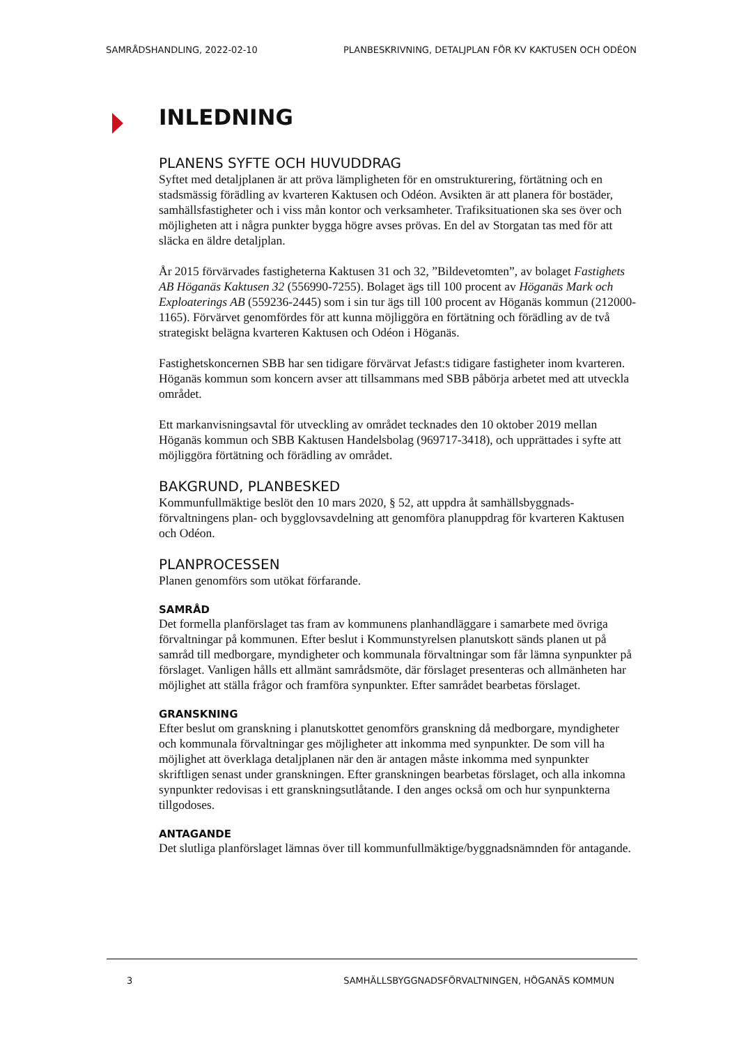SAMRÅDSHANDLING, 2022-02-10 PLANBESKRIVNING, DETALJPLAN FÖR KV KAKTUSEN OCH ODÉON
INLEDNING
PLANENS SYFTE OCH HUVUDDRAG
Syftet med detaljplanen är att pröva lämpligheten för en omstrukturering, förtätning och en stadsmässig förädling av kvarteren Kaktusen och Odéon. Avsikten är att planera för bostäder, samhällsfastigheter och i viss mån kontor och verksamheter. Trafiksituationen ska ses över och möjligheten att i några punkter bygga högre avses prövas. En del av Storgatan tas med för att släcka en äldre detaljplan.
År 2015 förvärvades fastigheterna Kaktusen 31 och 32, ”Bildevetomten”, av bolaget Fastighets AB Höganäs Kaktusen 32 (556990-7255). Bolaget ägs till 100 procent av Höganäs Mark och Exploaterings AB (559236-2445) som i sin tur ägs till 100 procent av Höganäs kommun (212000-1165). Förvärvet genomfördes för att kunna möjliggöra en förtätning och förädling av de två strategiskt belägna kvarteren Kaktusen och Odéon i Höganäs.
Fastighetskoncernen SBB har sen tidigare förvärvat Jefast:s tidigare fastigheter inom kvarteren. Höganäs kommun som koncern avser att tillsammans med SBB påbörja arbetet med att utveckla området.
Ett markanvisningsavtal för utveckling av området tecknades den 10 oktober 2019 mellan Höganäs kommun och SBB Kaktusen Handelsbolag (969717-3418), och upprättades i syfte att möjliggöra förtätning och förädling av området.
BAKGRUND, PLANBESKED
Kommunfullmäktige beslöt den 10 mars 2020, § 52, att uppdra åt samhällsbyggnads-förvaltningens plan- och bygglovsavdelning att genomföra planuppdrag för kvarteren Kaktusen och Odéon.
PLANPROCESSEN
Planen genomförs som utökat förfarande.
SAMRÅD
Det formella planförslaget tas fram av kommunens planhandläggare i samarbete med övriga förvaltningar på kommunen. Efter beslut i Kommunstyrelsen planutskott sänds planen ut på samråd till medborgare, myndigheter och kommunala förvaltningar som får lämna synpunkter på förslaget. Vanligen hålls ett allmänt samrådsmöte, där förslaget presenteras och allmänheten har möjlighet att ställa frågor och framföra synpunkter. Efter samrådet bearbetas förslaget.
GRANSKNING
Efter beslut om granskning i planutskottet genomförs granskning då medborgare, myndigheter och kommunala förvaltningar ges möjligheter att inkomma med synpunkter. De som vill ha möjlighet att överklaga detaljplanen när den är antagen måste inkomma med synpunkter skriftligen senast under granskningen. Efter granskningen bearbetas förslaget, och alla inkomna synpunkter redovisas i ett granskningsutlåtande. I den anges också om och hur synpunkterna tillgodoses.
ANTAGANDE
Det slutliga planförslaget lämnas över till kommunfullmäktige/byggnadsnämnden för antagande.
3 SAMHÄLLSBYGGNADSFÖRVALTNINGEN, HÖGANÄS KOMMUN